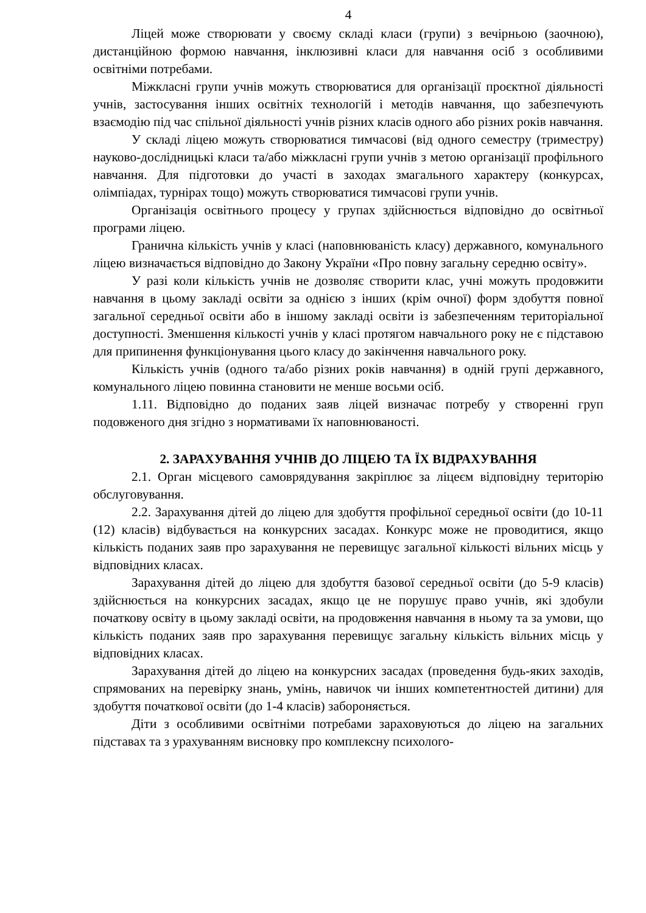4
Ліцей може створювати у своєму складі класи (групи) з вечірньою (заочною), дистанційною формою навчання, інклюзивні класи для навчання осіб з особливими освітніми потребами.
Міжкласні групи учнів можуть створюватися для організації проєктної діяльності учнів, застосування інших освітніх технологій і методів навчання, що забезпечують взаємодію під час спільної діяльності учнів різних класів одного або різних років навчання.
У складі ліцею можуть створюватися тимчасові (від одного семестру (триместру) науково-дослідницькі класи та/або міжкласні групи учнів з метою організації профільного навчання. Для підготовки до участі в заходах змагального характеру (конкурсах, олімпіадах, турнірах тощо) можуть створюватися тимчасові групи учнів.
Організація освітнього процесу у групах здійснюється відповідно до освітньої програми ліцею.
Гранична кількість учнів у класі (наповнюваність класу) державного, комунального ліцею визначається відповідно до Закону України «Про повну загальну середню освіту».
У разі коли кількість учнів не дозволяє створити клас, учні можуть продовжити навчання в цьому закладі освіти за однією з інших (крім очної) форм здобуття повної загальної середньої освіти або в іншому закладі освіти із забезпеченням територіальної доступності. Зменшення кількості учнів у класі протягом навчального року не є підставою для припинення функціонування цього класу до закінчення навчального року.
Кількість учнів (одного та/або різних років навчання) в одній групі державного, комунального ліцею повинна становити не менше восьми осіб.
1.11. Відповідно до поданих заяв ліцей визначає потребу у створенні груп подовженого дня згідно з нормативами їх наповнюваності.
2. ЗАРАХУВАННЯ УЧНІВ ДО ЛІЦЕЮ ТА ЇХ ВІДРАХУВАННЯ
2.1. Орган місцевого самоврядування закріплює за ліцеєм відповідну територію обслуговування.
2.2. Зарахування дітей до ліцею для здобуття профільної середньої освіти (до 10-11 (12) класів) відбувається на конкурсних засадах. Конкурс може не проводитися, якщо кількість поданих заяв про зарахування не перевищує загальної кількості вільних місць у відповідних класах.
Зарахування дітей до ліцею для здобуття базової середньої освіти (до 5-9 класів) здійснюється на конкурсних засадах, якщо це не порушує право учнів, які здобули початкову освіту в цьому закладі освіти, на продовження навчання в ньому та за умови, що кількість поданих заяв про зарахування перевищує загальну кількість вільних місць у відповідних класах.
Зарахування дітей до ліцею на конкурсних засадах (проведення будь-яких заходів, спрямованих на перевірку знань, умінь, навичок чи інших компетентностей дитини) для здобуття початкової освіти (до 1-4 класів) забороняється.
Діти з особливими освітніми потребами зараховуються до ліцею на загальних підставах та з урахуванням висновку про комплексну психолого-